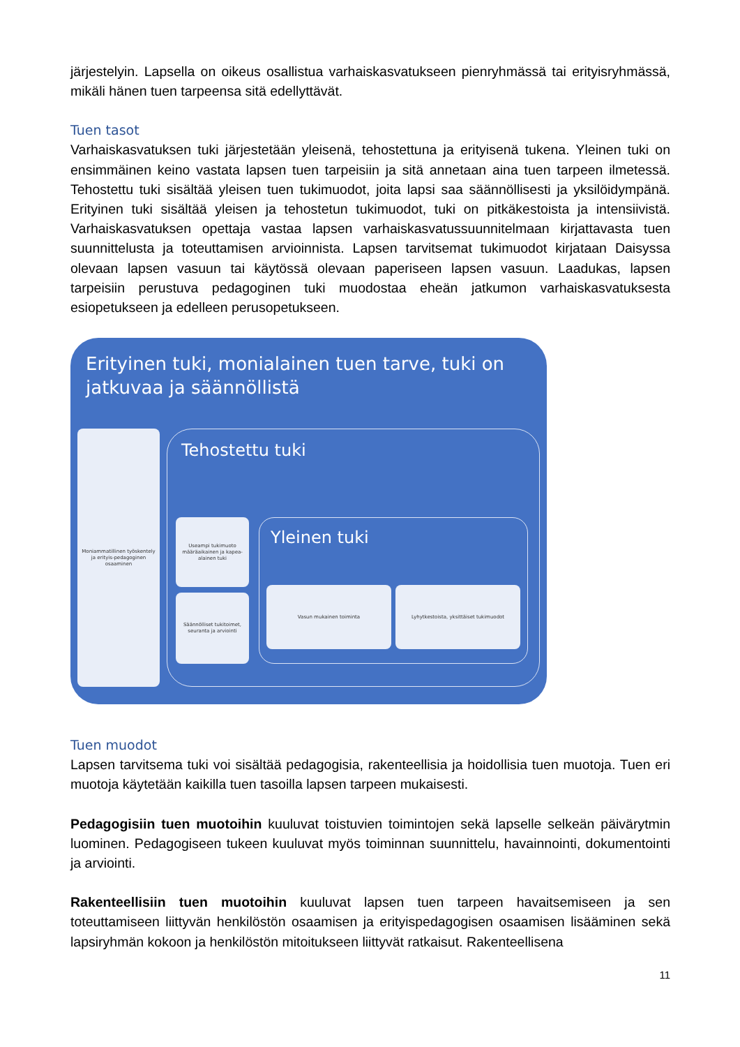järjestelyin. Lapsella on oikeus osallistua varhaiskasvatukseen pienryhmässä tai erityisryhmässä, mikäli hänen tuen tarpeensa sitä edellyttävät.
Tuen tasot
Varhaiskasvatuksen tuki järjestetään yleisenä, tehostettuna ja erityisenä tukena. Yleinen tuki on ensimmäinen keino vastata lapsen tuen tarpeisiin ja sitä annetaan aina tuen tarpeen ilmetessä. Tehostettu tuki sisältää yleisen tuen tukimuodot, joita lapsi saa säännöllisesti ja yksilöidympänä. Erityinen tuki sisältää yleisen ja tehostetun tukimuodot, tuki on pitkäkestoista ja intensiivistä. Varhaiskasvatuksen opettaja vastaa lapsen varhaiskasvatussuunnitelmaan kirjattavasta tuen suunnittelusta ja toteuttamisen arvioinnista. Lapsen tarvitsemat tukimuodot kirjataan Daisyssa olevaan lapsen vasuun tai käytössä olevaan paperiseen lapsen vasuun. Laadukas, lapsen tarpeisiin perustuva pedagoginen tuki muodostaa eheän jatkumon varhaiskasvatuksesta esiopetukseen ja edelleen perusopetukseen.
Erityinen tuki, monialainen tuen tarve, tuki on jatkuvaa ja säännöllistä
Moniammatillinen työskentely ja erityis-pedagoginen osaaminen
Tehostettu tuki
Useampi tukimuoto määräaikainen ja kapea-alainen tuki
Säännölliset tukitoimet, seuranta ja arviointi
Yleinen tuki
Vasun mukainen toiminta Lyhytkestoista, yksittäiset tukimuodot
Tuen muodot
Lapsen tarvitsema tuki voi sisältää pedagogisia, rakenteellisia ja hoidollisia tuen muotoja. Tuen eri muotoja käytetään kaikilla tuen tasoilla lapsen tarpeen mukaisesti.
Pedagogisiin tuen muotoihin kuuluvat toistuvien toimintojen sekä lapselle selkeän päivärytmin luominen. Pedagogiseen tukeen kuuluvat myös toiminnan suunnittelu, havainnointi, dokumentointi ja arviointi.
Rakenteellisiin tuen muotoihin kuuluvat lapsen tuen tarpeen havaitsemiseen ja sen toteuttamiseen liittyvän henkilöstön osaamisen ja erityispedagogisen osaamisen lisääminen sekä lapsiryhmän kokoon ja henkilöstön mitoitukseen liittyvät ratkaisut. Rakenteellisena
11